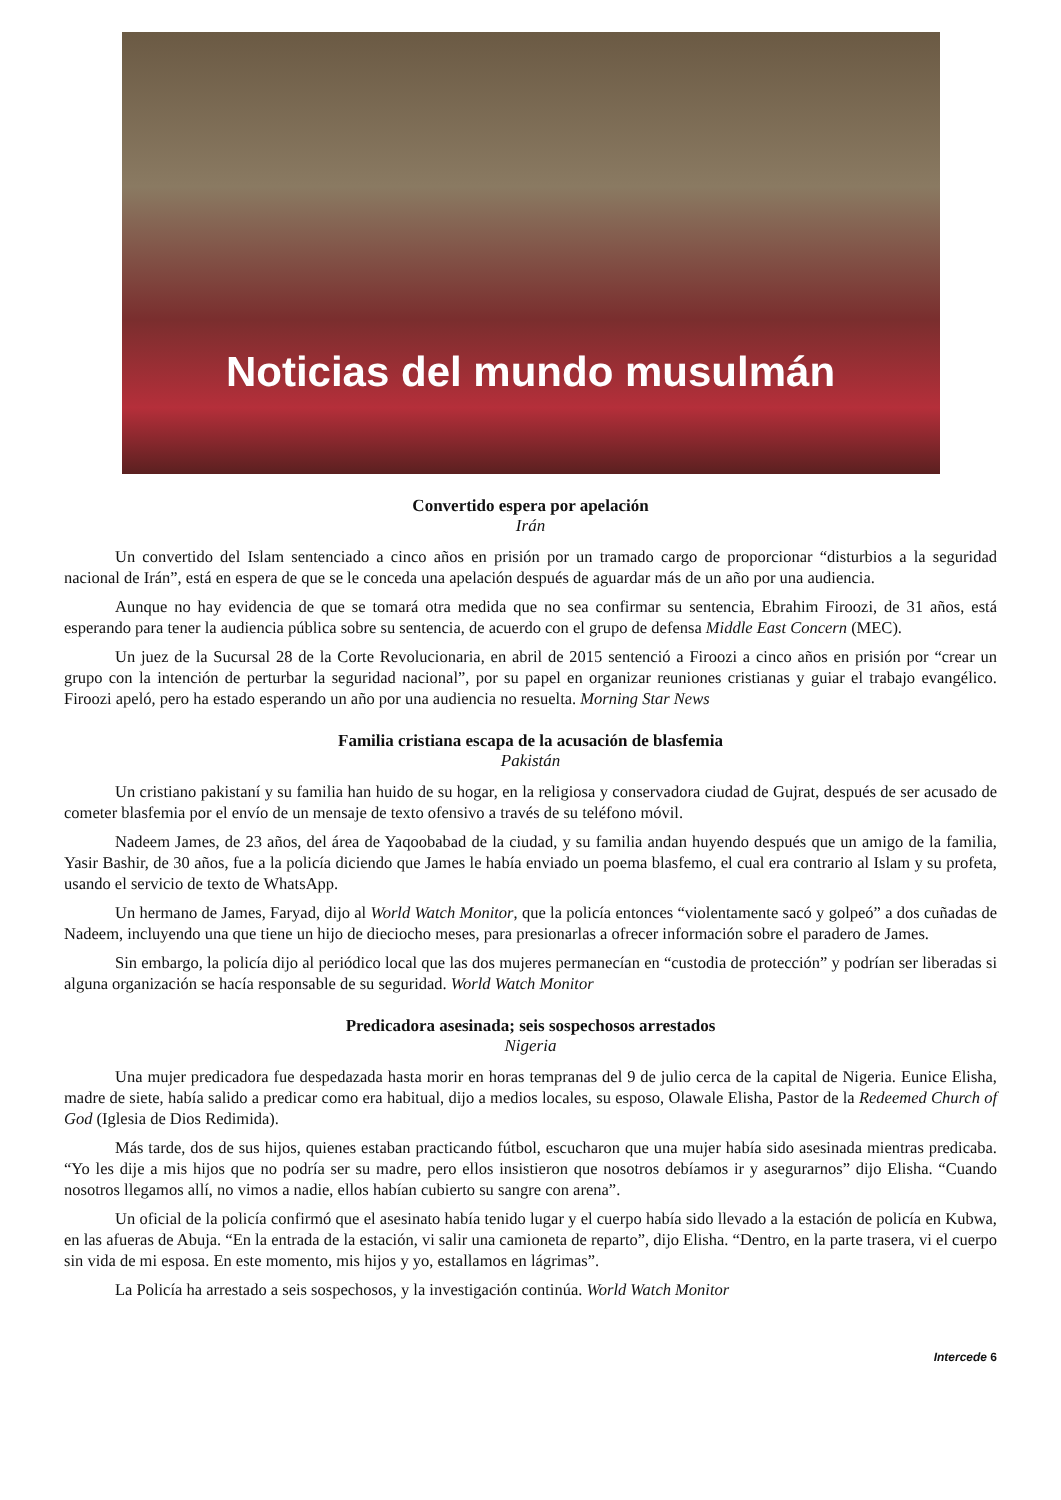Noticias del mundo musulmán
Convertido espera por apelación
Irán
Un convertido del Islam sentenciado a cinco años en prisión por un tramado cargo de proporcionar “disturbios a la seguridad nacional de Irán”, está en espera de que se le conceda una apelación después de aguardar más de un año por una audiencia.
Aunque no hay evidencia de que se tomará otra medida que no sea confirmar su sentencia, Ebrahim Firoozi, de 31 años, está esperando para tener la audiencia pública sobre su sentencia, de acuerdo con el grupo de defensa Middle East Concern (MEC).
Un juez de la Sucursal 28 de la Corte Revolucionaria, en abril de 2015 sentenció a Firoozi a cinco años en prisión por “crear un grupo con la intención de perturbar la seguridad nacional”, por su papel en organizar reuniones cristianas y guiar el trabajo evangélico. Firoozi apeló, pero ha estado esperando un año por una audiencia no resuelta. Morning Star News
Familia cristiana escapa de la acusación de blasfemia
Pakistán
Un cristiano pakistaní y su familia han huido de su hogar, en la religiosa y conservadora ciudad de Gujrat, después de ser acusado de cometer blasfemia por el envío de un mensaje de texto ofensivo a través de su teléfono móvil.
Nadeem James, de 23 años, del área de Yaqoobabad de la ciudad, y su familia andan huyendo después que un amigo de la familia, Yasir Bashir, de 30 años, fue a la policía diciendo que James le había enviado un poema blasfemo, el cual era contrario al Islam y su profeta, usando el servicio de texto de WhatsApp.
Un hermano de James, Faryad, dijo al World Watch Monitor, que la policía entonces “violentamente sacó y golpeó” a dos cuñadas de Nadeem, incluyendo una que tiene un hijo de dieciocho meses, para presionarlas a ofrecer información sobre el paradero de James.
Sin embargo, la policía dijo al periódico local que las dos mujeres permanecían en “custodia de protección” y podrían ser liberadas si alguna organización se hacía responsable de su seguridad. World Watch Monitor
Predicadora asesinada; seis sospechosos arrestados
Nigeria
Una mujer predicadora fue despedazada hasta morir en horas tempranas del 9 de julio cerca de la capital de Nigeria. Eunice Elisha, madre de siete, había salido a predicar como era habitual, dijo a medios locales, su esposo, Olawale Elisha, Pastor de la Redeemed Church of God (Iglesia de Dios Redimida).
Más tarde, dos de sus hijos, quienes estaban practicando fútbol, escucharon que una mujer había sido asesinada mientras predicaba. “Yo les dije a mis hijos que no podría ser su madre, pero ellos insistieron que nosotros debíamos ir y asegurarnos” dijo Elisha. “Cuando nosotros llegamos allí, no vimos a nadie, ellos habían cubierto su sangre con arena”.
Un oficial de la policía confirmó que el asesinato había tenido lugar y el cuerpo había sido llevado a la estación de policía en Kubwa, en las afueras de Abuja. “En la entrada de la estación, vi salir una camioneta de reparto”, dijo Elisha. “Dentro, en la parte trasera, vi el cuerpo sin vida de mi esposa. En este momento, mis hijos y yo, estallamos en lágrimas”.
La Policía ha arrestado a seis sospechosos, y la investigación continúa. World Watch Monitor
Intercede 6